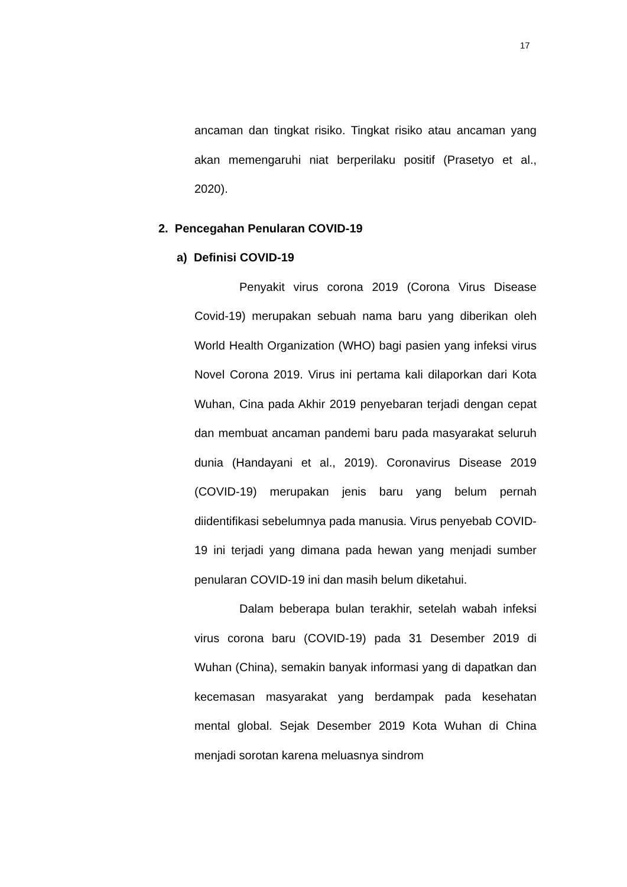17
ancaman dan tingkat risiko. Tingkat risiko atau ancaman yang akan memengaruhi niat berperilaku positif (Prasetyo et al., 2020).
2. Pencegahan Penularan COVID-19
a) Definisi COVID-19
Penyakit virus corona 2019 (Corona Virus Disease Covid-19) merupakan sebuah nama baru yang diberikan oleh World Health Organization (WHO) bagi pasien yang infeksi virus Novel Corona 2019. Virus ini pertama kali dilaporkan dari Kota Wuhan, Cina pada Akhir 2019 penyebaran terjadi dengan cepat dan membuat ancaman pandemi baru pada masyarakat seluruh dunia (Handayani et al., 2019). Coronavirus Disease 2019 (COVID-19) merupakan jenis baru yang belum pernah diidentifikasi sebelumnya pada manusia. Virus penyebab COVID-19 ini terjadi yang dimana pada hewan yang menjadi sumber penularan COVID-19 ini dan masih belum diketahui.
Dalam beberapa bulan terakhir, setelah wabah infeksi virus corona baru (COVID-19) pada 31 Desember 2019 di Wuhan (China), semakin banyak informasi yang di dapatkan dan kecemasan masyarakat yang berdampak pada kesehatan mental global. Sejak Desember 2019 Kota Wuhan di China menjadi sorotan karena meluasnya sindrom